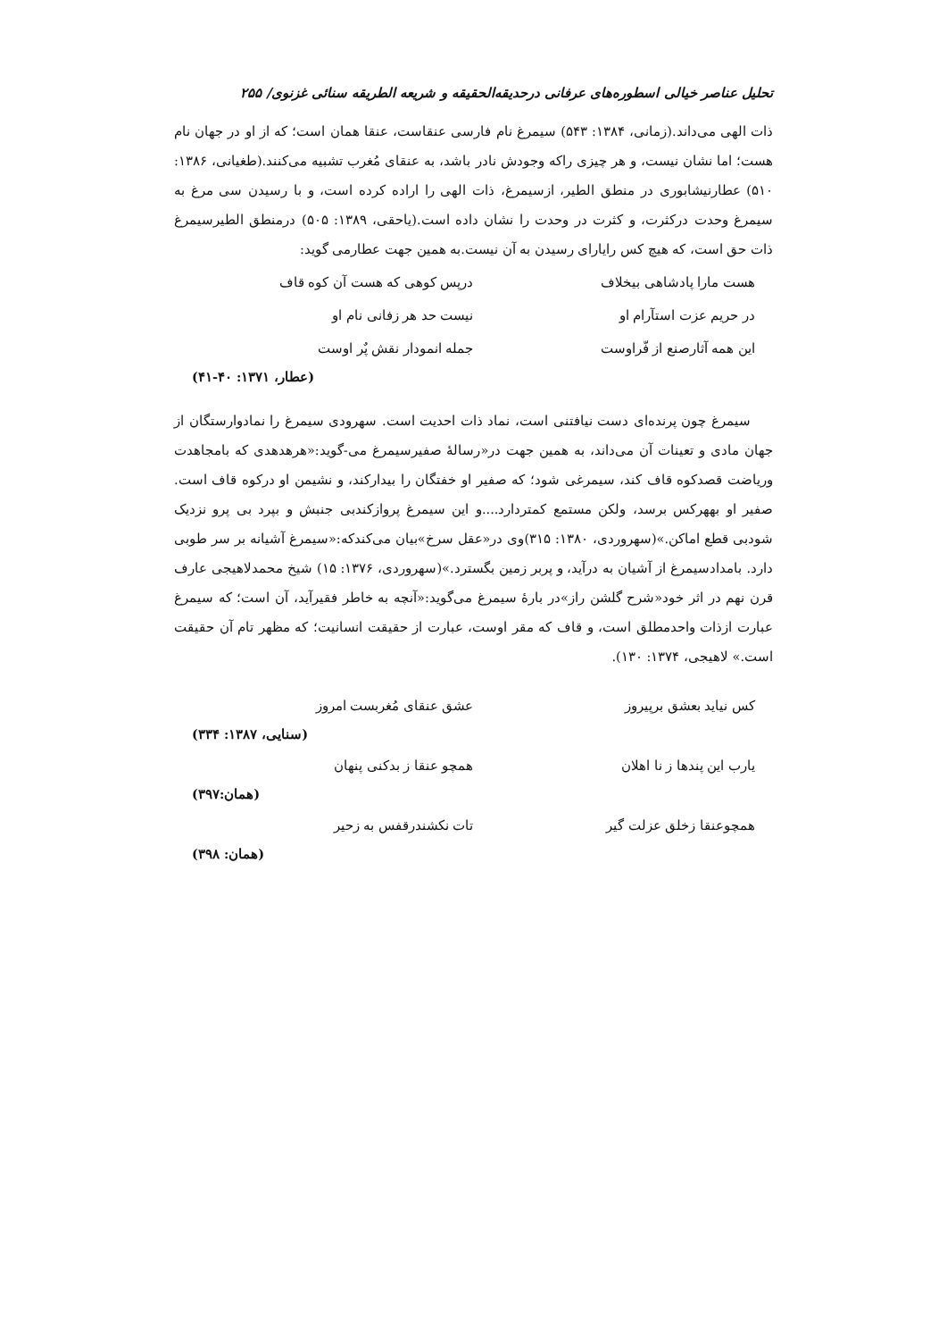تحلیل عناصر خیالی اسطوره‌های عرفانی درحدیقه‌الحقیقه و شریعه الطریقه سنائی غزنوی/ ۲۵۵
ذات الهی می‌داند.(زمانی، ۱۳۸۴: ۵۴۳) سیمرغ نام فارسی عنقاست، عنقا همان است؛ که از او در جهان نام هست؛ اما نشان نیست، و هر چیزی راکه وجودش نادر باشد، به عنقای مُغرب تشبیه می‌کنند.(طغیانی، ۱۳۸۶: ۵۱۰) عطارنیشابوری در منطق الطیر، ازسیمرغ، ذات الهی را اراده کرده است، و با رسیدن سی مرغ به سیمرغ وحدت درکثرت، و کثرت در وحدت را نشان داده است.(یاحقی، ۱۳۸۹: ۵۰۵) درمنطق الطیرسیمرغ ذات حق است، که هیچ کس رایارای رسیدن به آن نیست.به همین جهت عطارمی گوید:
هست مارا پادشاهی بیخلاف درپس کوهی که هست آن کوه قاف
در حریم عزت استآرام او نیست حد هر زفانی نام او
این همه آثارصنع از فّراوست جمله انمودار نقش پٌر اوست
(عطار، ۱۳۷۱: ۴۰-۴۱)
سیمرغ چون پرنده‌ای دست نیافتنی است، نماد ذات احدیت است. سهرودی سیمرغ را نمادوارستگان از جهان مادی و تعینات آن می‌داند، به همین جهت در«رسالهٔ صفیرسیمرغ می-گوید:«هرهدهدی که بامجاهدت وریاضت قصدکوه قاف کند، سیمرغی شود؛ که صفیر او خفتگان را بیدارکند، و نشیمن او درکوه قاف است. صفیر او بههرکس برسد، ولکن مستمع کمتردارد....و این سیمرغ پروازکندبی جنبش و بپرد بی پرو نزدیک شودبی قطع اماکن.»(سهروردی، ۱۳۸۰: ۳۱۵)وی در«عقل سرخ»بیان می‌کندکه:«سیمرغ آشیانه بر سر طوبی دارد. بامدادسیمرغ از آشیان به درآید، و پربر زمین بگسترد.»(سهروردی، ۱۳۷۶: ۱۵) شیخ محمدلاهیجی عارف قرن نهم در اثر خود«شرح گلشن راز»در بارهٔ سیمرغ می‌گوید:«آنچه به خاطر فقیرآید، آن است؛ که سیمرغ عبارت ازذات واحدمطلق است، و قاف که مقر اوست، عبارت از حقیقت انسانیت؛ که مظهر تام آن حقیقت است.» لاهیجی، ۱۳۷۴: ۱۳۰).
کس نیاید بعشق برپیروز عشق عنقای مُغربست امروز
(سنایی، ۱۳۸۷: ۳۳۴)
یارب این پندها ز نا اهلان همچو عنقا ز بدکنی پنهان
(همان:۳۹۷)
همچوعنقا زخلق عزلت گیر تات نکشندرقفس به زحیر
(همان: ۳۹۸)